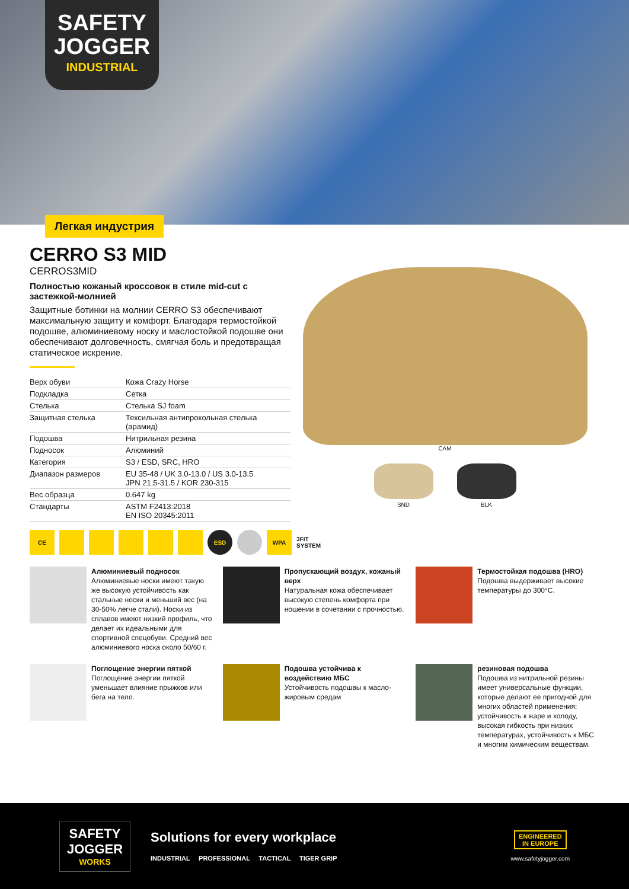SAFETY JOGGER
INDUSTRIAL
Легкая индустрия
CERRO S3 MID
CERROS3MID
Полностью кожаный кроссовок в стиле mid-cut с застежкой-молнией
Защитные ботинки на молнии CERRO S3 обеспечивают максимальную защиту и комфорт. Благодаря термостойкой подошве, алюминиевому носку и маслостойкой подошве они обеспечивают долговечность, смягчая боль и предотвращая статическое искрение.
| Верх обуви | Кожа Crazy Horse |
| Подкладка | Сетка |
| Стелька | Стелька SJ foam |
| Защитная стелька | Тексильная антипрокольная стелька (арамид) |
| Подошва | Нитрильная резина |
| Подносок | Алюминий |
| Категория | S3 / ESD, SRC, HRO |
| Диапазон размеров | EU 35-48 / UK 3.0-13.0 / US 3.0-13.5 JPN 21.5-31.5 / KOR 230-315 |
| Вес образца | 0.647 kg |
| Стандарты | ASTM F2413:2018 EN ISO 20345:2011 |
CAM
SND BLK
CE ESD WPA 3FIT SYSTEM
Алюминиевый подносок
Алюминиевые носки имеют такую же высокую устойчивость как стальные носки и меньший вес (на 30-50% легче стали). Носки из сплавов имеют низкий профиль, что делает их идеальными для спортивной спецобуви. Средний вес алюминиевого носка около 50/60 г.
Пропускающий воздух, кожаный верх
Натуральная кожа обеспечивает высокую степень комфорта при ношении в сочетании с прочностью.
Термостойкая подошва (HRO)
Подошва выдерживает высокие температуры до 300°C.
Поглощение энергии пяткой
Поглощение энергии пяткой уменьшает влияние прыжков или бега на тело.
Подошва устойчива к воздействию МБС
Устойчивость подошвы к масло-жировым средам
резиновая подошва
Подошва из нитрильной резины имеет универсальные функции, которые делают ее пригодной для многих областей применения: устойчивость к жаре и холоду, высокая гибкость при низких температурах, устойчивость к МБС и многим химическим веществам.
SAFETY JOGGER
WORKS
Solutions for every workplace
INDUSTRIAL PROFESSIONAL TACTICAL TIGER GRIP
ENGINEERED
IN EUROPE
www.safetyjogger.com